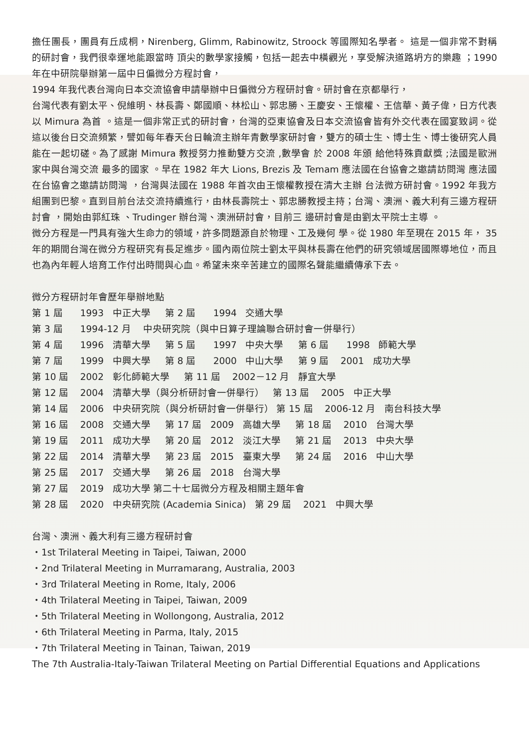擔任團長，團員有丘成桐，Nirenberg, Glimm, Rabinowitz, Stroock 等國際知名學者。 這是一個非常不對稱的研討會，我們很幸運地能跟當時 頂尖的數學家接觸，包括一起去中橫觀光，享受解決道路坍方的樂趣 ；1990 年在中研院舉辦第一屆中日偏微分方程討會，
1994 年我代表台灣向日本交流協會申請舉辦中日偏微分方程研討會。研討會在京都舉行，
台灣代表有劉太平、倪維明、林長壽、鄭國順、林松山、郭忠勝、王慶安、王懷權、王信華、黃子偉，日方代表以 Mimura 為首 。這是一個非常正式的研討會，台灣的亞東協會及日本交流協會皆有外交代表在國宴致詞。從這以後台日交流頻繁，譬如每年春天台日輪流主辦年青數學家研討會，雙方的碩士生、博士生、博士後研究人員能在一起切磋。為了感謝 Mimura 教授努力推動雙方交流 ,數學會 於 2008 年頒 給他特殊貢獻獎 ;法國是歐洲家中與台灣交流 最多的國家 。早在 1982 年大 Lions, Brezis 及 Temam 應法國在台協會之邀請訪問灣 應法國在台協會之邀請訪問灣 ，台灣與法國在 1988 年首次由王懷權教授在清大主辦 台法微方研討會。1992 年我方組團到巴黎。直到目前台法交流持續進行，由林長壽院士、郭忠勝教授主持；台灣、澳洲、義大利有三邊方程研討會 ，開始由郭紅珠 、Trudinger 辦台灣、澳洲研討會，目前三 邊研討會是由劉太平院士主導 。
微分方程是一門具有強大生命力的領域，許多問題源自於物理、工及幾何 學。從 1980 年至現在 2015 年， 35 年的期間台灣在微分方程研究有長足進步。國內兩位院士劉太平與林長壽在他們的研究領域居國際導地位，而且也為內年輕人培育工作付出時間與心血。希望未來辛苦建立的國際名聲能繼續傳承下去。
微分方程研討年會歷年舉辦地點
第 1 屆 1993 中正大學 第 2 屆 1994 交通大學
第 3 屆 1994-12 月 中央研究院（與中日算子理論聯合研討會一併舉行）
第 4 屆 1996 清華大學 第 5 屆 1997 中央大學 第 6 屆 1998 師範大學
第 7 屆 1999 中興大學 第 8 屆 2000 中山大學 第 9 屆 2001 成功大學
第 10 屆 2002 彰化師範大學 第 11 屆 2002－12 月 靜宜大學
第 12 屆 2004 清華大學（與分析研討會一併舉行） 第 13 屆 2005 中正大學
第 14 屆 2006 中央研究院（與分析研討會一併舉行） 第 15 屆 2006-12 月 南台科技大學
第 16 屆 2008 交通大學 第 17 屆 2009 高雄大學 第 18 屆 2010 台灣大學
第 19 屆 2011 成功大學 第 20 屆 2012 淡江大學 第 21 屆 2013 中央大學
第 22 屆 2014 清華大學 第 23 屆 2015 臺東大學 第 24 屆 2016 中山大學
第 25 屆 2017 交通大學 第 26 屆 2018 台灣大學
第 27 屆 2019 成功大學 第二十七屆微分方程及相關主題年會
第 28 屆 2020 中央研究院 (Academia Sinica) 第 29 屆 2021 中興大學
台灣、澳洲、義大利有三邊方程研討會
・1st Trilateral Meeting in Taipei, Taiwan, 2000
・2nd Trilateral Meeting in Murramarang, Australia, 2003
・3rd Trilateral Meeting in Rome, Italy, 2006
・4th Trilateral Meeting in Taipei, Taiwan, 2009
・5th Trilateral Meeting in Wollongong, Australia, 2012
・6th Trilateral Meeting in Parma, Italy, 2015
・7th Trilateral Meeting in Tainan, Taiwan, 2019
The 7th Australia-Italy-Taiwan Trilateral Meeting on Partial Differential Equations and Applications